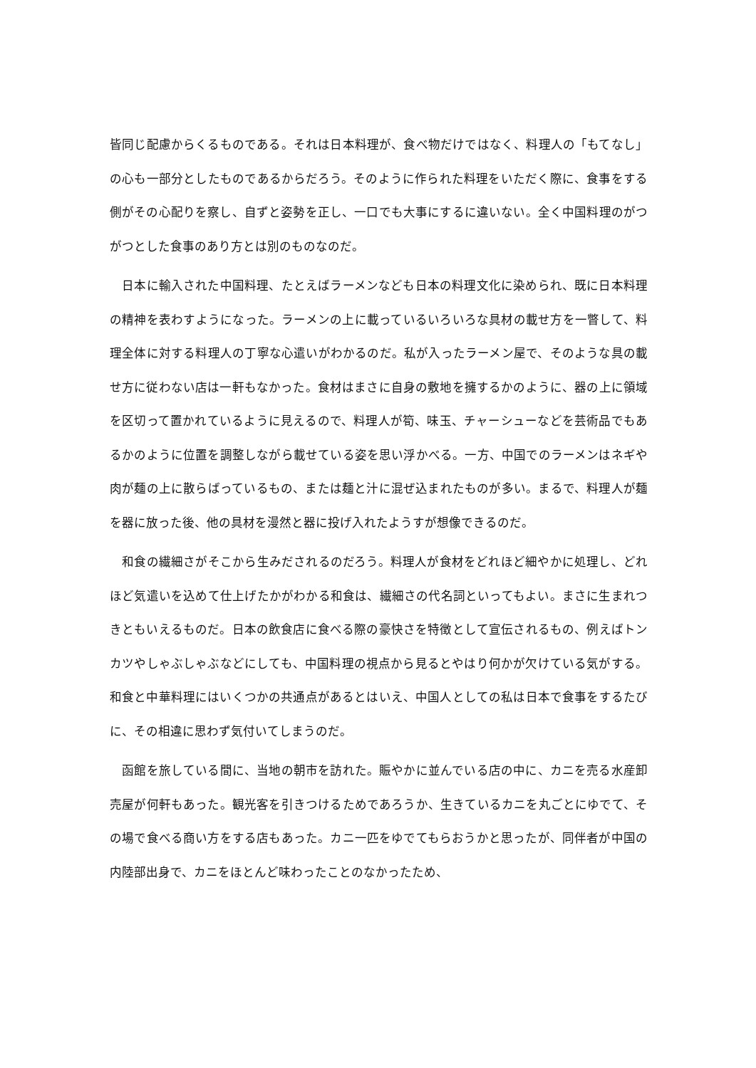皆同じ配慮からくるものである。それは日本料理が、食べ物だけではなく、料理人の「もてなし」の心も一部分としたものであるからだろう。そのように作られた料理をいただく際に、食事をする側がその心配りを察し、自ずと姿勢を正し、一口でも大事にするに違いない。全く中国料理のがつがつとした食事のあり方とは別のものなのだ。
　日本に輸入された中国料理、たとえばラーメンなども日本の料理文化に染められ、既に日本料理の精神を表わすようになった。ラーメンの上に載っているいろいろな具材の載せ方を一瞥して、料理全体に対する料理人の丁寧な心遣いがわかるのだ。私が入ったラーメン屋で、そのような具の載せ方に従わない店は一軒もなかった。食材はまさに自身の敷地を擁するかのように、器の上に領域を区切って置かれているように見えるので、料理人が筍、味玉、チャーシューなどを芸術品でもあるかのように位置を調整しながら載せている姿を思い浮かべる。一方、中国でのラーメンはネギや肉が麺の上に散らばっているもの、または麺と汁に混ぜ込まれたものが多い。まるで、料理人が麺を器に放った後、他の具材を漫然と器に投げ入れたようすが想像できるのだ。
　和食の繊細さがそこから生みだされるのだろう。料理人が食材をどれほど細やかに処理し、どれほど気遣いを込めて仕上げたかがわかる和食は、繊細さの代名詞といってもよい。まさに生まれつきともいえるものだ。日本の飲食店に食べる際の豪快さを特徴として宣伝されるもの、例えばトンカツやしゃぶしゃぶなどにしても、中国料理の視点から見るとやはり何かが欠けている気がする。和食と中華料理にはいくつかの共通点があるとはいえ、中国人としての私は日本で食事をするたびに、その相違に思わず気付いてしまうのだ。
　函館を旅している間に、当地の朝市を訪れた。賑やかに並んでいる店の中に、カニを売る水産卸売屋が何軒もあった。観光客を引きつけるためであろうか、生きているカニを丸ごとにゆでて、その場で食べる商い方をする店もあった。カニ一匹をゆでてもらおうかと思ったが、同伴者が中国の内陸部出身で、カニをほとんど味わったことのなかったため、